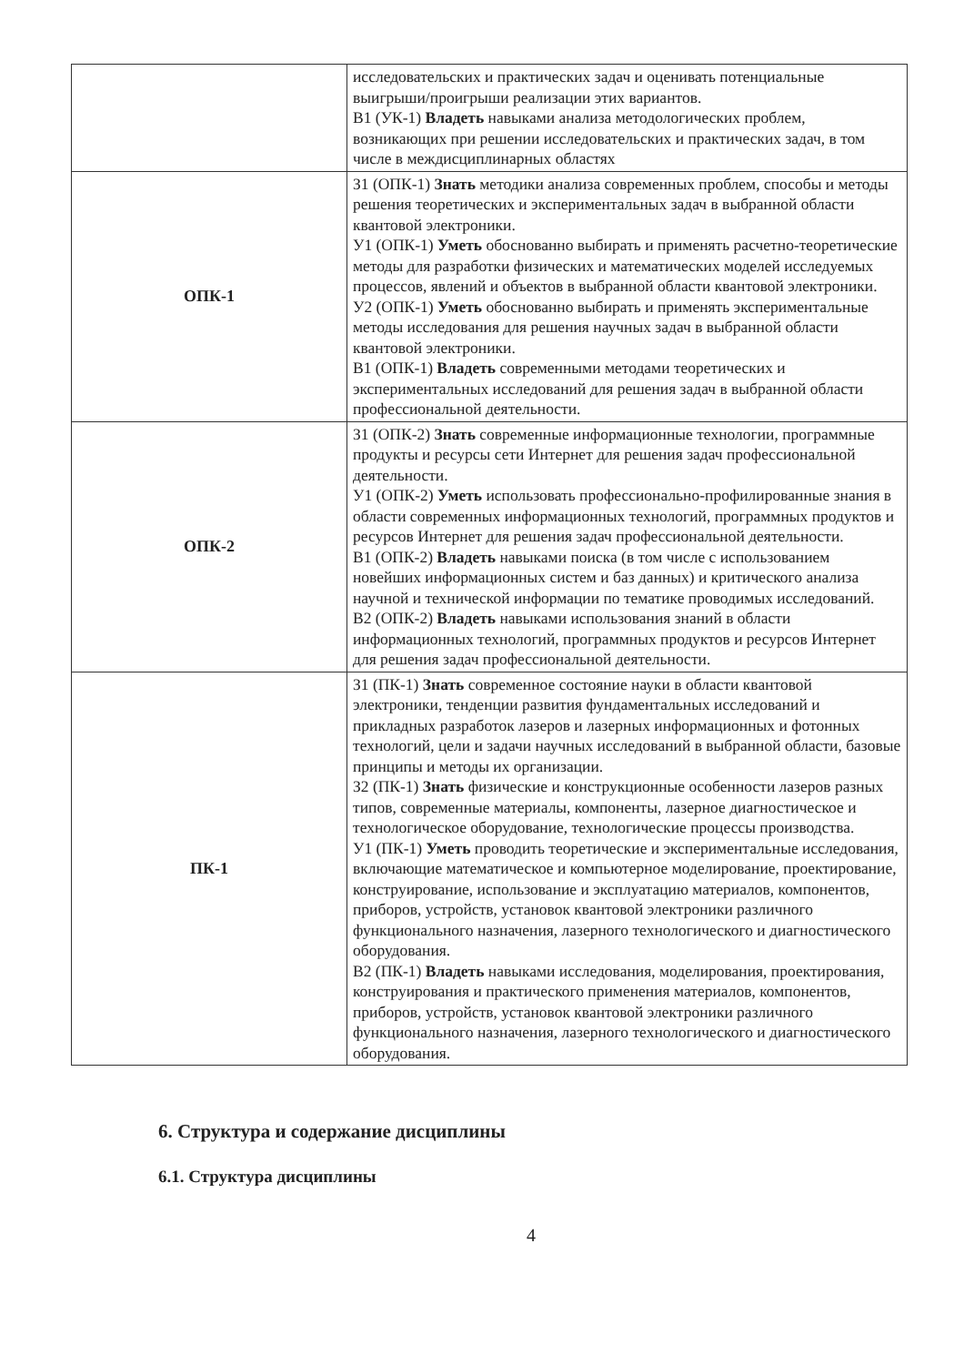| | исследовательских и практических задач и оценивать потенциальные выигрыши/проигрыши реализации этих вариантов. В1 (УК-1) Владеть навыками анализа методологических проблем, возникающих при решении исследовательских и практических задач, в том числе в междисциплинарных областях |
| ОПК-1 | З1 (ОПК-1) Знать методики анализа современных проблем, способы и методы решения теоретических и экспериментальных задач в выбранной области квантовой электроники. У1 (ОПК-1) Уметь обоснованно выбирать и применять расчетно-теоретические методы для разработки физических и математических моделей исследуемых процессов, явлений и объектов в выбранной области квантовой электроники. У2 (ОПК-1) Уметь обоснованно выбирать и применять экспериментальные методы исследования для решения научных задач в выбранной области квантовой электроники. В1 (ОПК-1) Владеть современными методами теоретических и экспериментальных исследований для решения задач в выбранной области профессиональной деятельности. |
| ОПК-2 | З1 (ОПК-2) Знать современные информационные технологии, программные продукты и ресурсы сети Интернет для решения задач профессиональной деятельности. У1 (ОПК-2) Уметь использовать профессионально-профилированные знания в области современных информационных технологий, программных продуктов и ресурсов Интернет для решения задач профессиональной деятельности. В1 (ОПК-2) Владеть навыками поиска (в том числе с использованием новейших информационных систем и баз данных) и критического анализа научной и технической информации по тематике проводимых исследований. В2 (ОПК-2) Владеть навыками использования знаний в области информационных технологий, программных продуктов и ресурсов Интернет для решения задач профессиональной деятельности. |
| ПК-1 | З1 (ПК-1) Знать современное состояние науки в области квантовой электроники, тенденции развития фундаментальных исследований и прикладных разработок лазеров и лазерных информационных и фотонных технологий, цели и задачи научных исследований в выбранной области, базовые принципы и методы их организации. З2 (ПК-1) Знать физические и конструкционные особенности лазеров разных типов, современные материалы, компоненты, лазерное диагностическое и технологическое оборудование, технологические процессы производства. У1 (ПК-1) Уметь проводить теоретические и экспериментальные исследования, включающие математическое и компьютерное моделирование, проектирование, конструирование, использование и эксплуатацию материалов, компонентов, приборов, устройств, установок квантовой электроники различного функционального назначения, лазерного технологического и диагностического оборудования. В2 (ПК-1) Владеть навыками исследования, моделирования, проектирования, конструирования и практического применения материалов, компонентов, приборов, устройств, установок квантовой электроники различного функционального назначения, лазерного технологического и диагностического оборудования. |
6. Структура и содержание дисциплины
6.1. Структура дисциплины
4